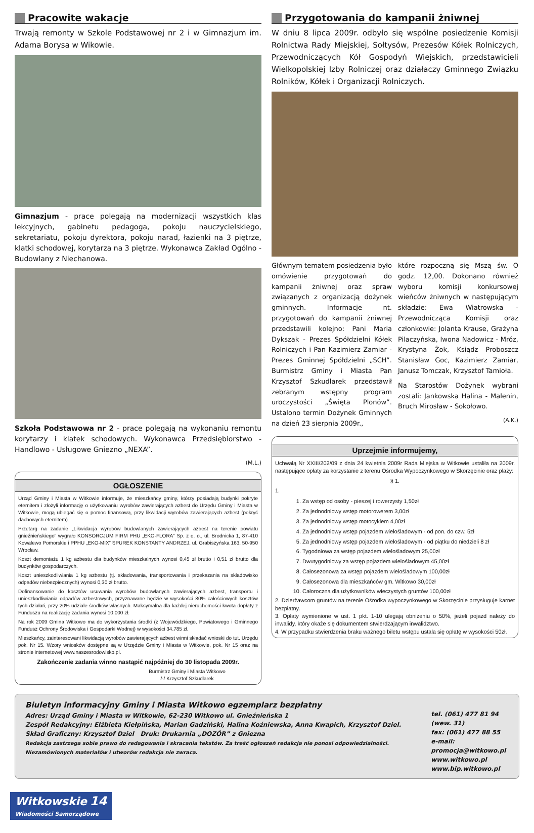Pracowite wakacje
Trwają remonty w Szkole Podstawowej nr 2 i w Gimnazjum im. Adama Borysa w Wikowie.
Gimnazjum - prace polegają na modernizacji wszystkich klas lekcyjnych, gabinetu pedagoga, pokoju nauczycielskiego, sekretariatu, pokoju dyrektora, pokoju narad, łazienki na 3 piętrze, klatki schodowej, korytarza na 3 piętrze. Wykonawca Zakład Ogólno - Budowlany z Niechanowa.
Szkoła Podstawowa nr 2 - prace polegają na wykonaniu remontu korytarzy i klatek schodowych. Wykonawca Przedsiębiorstwo - Handlowo - Usługowe Gniezno „NEXA”.
(M.L.)
OGŁOSZENIE
Urząd Gminy i Miasta w Witkowie informuje, że mieszkańcy gminy, którzy posiadają budynki pokryte eternitem i złożyli informację o użytkowaniu wyrobów zawierających azbest do Urzędu Gminy i Miasta w Witkowie, mogą ubiegać się o pomoc finansową, przy likwidacji wyrobów zawierających azbest (pokryć dachowych eternitem).
Przetarg na zadanie „Likwidacja wyrobów budowlanych zawierających azbest na terenie powiatu gnieźnieńskiego” wygrało KONSORCJUM FIRM PHU „EKO-FLORA” Sp. z o. o., ul. Brodnicka 1, 87-410 Kowalewo Pomorskie i PPHU „EKO-MIX” SPUREK KONSTANTY ANDRZEJ, ul. Grabiszyńska 163, 50-950 Wrocław.
Koszt demontażu 1 kg azbestu dla budynków mieszkalnych wynosi 0,45 zł brutto i 0,51 zł brutto dla budynków gospodarczych.
Koszt unieszkodliwiania 1 kg azbestu (tj. składowania, transportowania i przekazania na składowisko odpadów niebezpiecznych) wynosi 0,30 zł brutto.
Dofinansowanie do kosztów usuwania wyrobów budowlanych zawierających azbest, transportu i unieszkodliwiania odpadów azbestowych, przyznawane będzie w wysokości 80% całościowych kosztów tych działań, przy 20% udziale środków własnych. Maksymalna dla każdej nieruchomości kwota dopłaty z Funduszu na realizację zadania wynosi 10.000 zł.
Na rok 2009 Gmina Witkowo ma do wykorzystania środki (z Wojewódzkiego, Powiatowego i Gminnego Fundusz Ochrony Środowiska i Gospodarki Wodnej) w wysokości 34.785 zł.
Mieszkańcy, zainteresowani likwidacją wyrobów zawierających azbest winni składać wnioski do tut. Urzędu pok. Nr 15. Wzory wniosków dostępne są w Urzędzie Gminy i Miasta w Witkowie, pok. Nr 15 oraz na stronie internetowej www.naszesrodowisko.pl.
Zakończenie zadania winno nastąpić najpóźniej do 30 listopada 2009r.
Burmistrz Gminy i Miasta Witkowo
/-/ Krzysztof Szkudlarek
Przygotowania do kampanii żniwnej
W dniu 8 lipca 2009r. odbyło się wspólne posiedzenie Komisji Rolnictwa Rady Miejskiej, Sołtysów, Prezesów Kółek Rolniczych, Przewodniczących Kół Gospodyń Wiejskich, przedstawicieli Wielkopolskiej Izby Rolniczej oraz działaczy Gminnego Związku Rolników, Kółek i Organizacji Rolniczych.
Głównym tematem posiedzenia było omówienie przygotowań do kampanii żniwnej oraz spraw związanych z organizacją dożynek gminnych. Informacje nt. przygotowań do kampanii żniwnej przedstawili kolejno: Pani Maria Dykszak - Prezes Spółdzielni Kółek Rolniczych i Pan Kazimierz Zamiar - Prezes Gminnej Spółdzielni „SCH”. Burmistrz Gminy i Miasta Pan Krzysztof Szkudlarek przedstawił zebranym wstępny program uroczystości „Święta Plonów”. Ustalono termin Dożynek Gminnych na dzień 23 sierpnia 2009r.,
które rozpoczną się Mszą św. O godz. 12,00. Dokonano również wyboru komisji konkursowej wieńców żniwnych w następującym składzie: Ewa Wiatrowska - Przewodnicząca Komisji oraz członkowie: Jolanta Krause, Grażyna Pilaczyńska, Iwona Nadowicz - Mróz, Krystyna Żok, Ksiądz Proboszcz Stanisław Goc, Kazimierz Zamiar, Janusz Tomczak, Krzysztof Tamioła.
Na Starostów Dożynek wybrani zostali: Jankowska Halina - Malenin, Bruch Mirosław - Sokołowo.
(A.K.)
Uprzejmie informujemy,
Uchwałą Nr XXIII/202/09 z dnia 24 kwietnia 2009r Rada Miejska w Witkowie ustaliła na 2009r. następujące opłaty za korzystanie z terenu Ośrodka Wypoczynkowego w Skorzęcinie oraz plaży:
§ 1.
1.
1. Za wstęp od osoby - pieszej i rowerzysty 1,50zł
2. Za jednodniowy wstęp motorowerem 3,00zł
3. Za jednodniowy wstęp motocyklem 4,00zł
4. Za jednodniowy wstęp pojazdem wielośladowym - od pon. do czw. 5zł
5. Za jednodniowy wstęp pojazdem wielośladowym - od piątku do niedzieli 8 zł
6. Tygodniowa za wstęp pojazdem wielośladowym 25,00zł
7. Dwutygodniowy za wstęp pojazdem wielośladowym 45,00zł
8. Całosezonowa za wstęp pojazdem wielośladowym 100,00zł
9. Całosezonowa dla mieszkańców gm. Witkowo 30,00zł
10. Całoroczna dla użytkowników wieczystych gruntów 100,00zł
2. Dzierżawcom gruntów na terenie Ośrodka wypoczynkowego w Skorzęcinie przysługuje karnet bezpłatny.
3. Opłaty wymienione w ust. 1 pkt. 1-10 ulegają obniżeniu o 50%, jeżeli pojazd należy do inwalidy, który okaże się dokumentem stwierdzającym inwalidztwo.
4. W przypadku stwierdzenia braku ważnego biletu wstępu ustala się opłatę w wysokości 50zł.
Biuletyn informacyjny Gminy i Miasta Witkowo egzemplarz bezpłatny
Adres: Urząd Gminy i Miasta w Witkowie, 62-230 Witkowo ul. Gnieźnieńska 1
Zespół Redakcyjny: Elżbieta Kiełpińska, Marian Gadziński, Halina Koźniewska, Anna Kwapich, Krzysztof Dziel.
Skład Graficzny: Krzysztof Dziel Druk: Drukarnia „DOZÓR” z Gniezna
Redakcja zastrzega sobie prawo do redagowania i skracania tekstów. Za treść ogłoszeń redakcja nie ponosi odpowiedzialności. Niezamówionych materiałów i utworów redakcja nie zwraca.
tel. (061) 477 81 94 (wew. 31)
fax: (061) 477 88 55
e-mail: promocja@witkowo.pl
www.witkowo.pl
www.bip.witkowo.pl
Witkowskie 14
Wiadomości Samorządowe